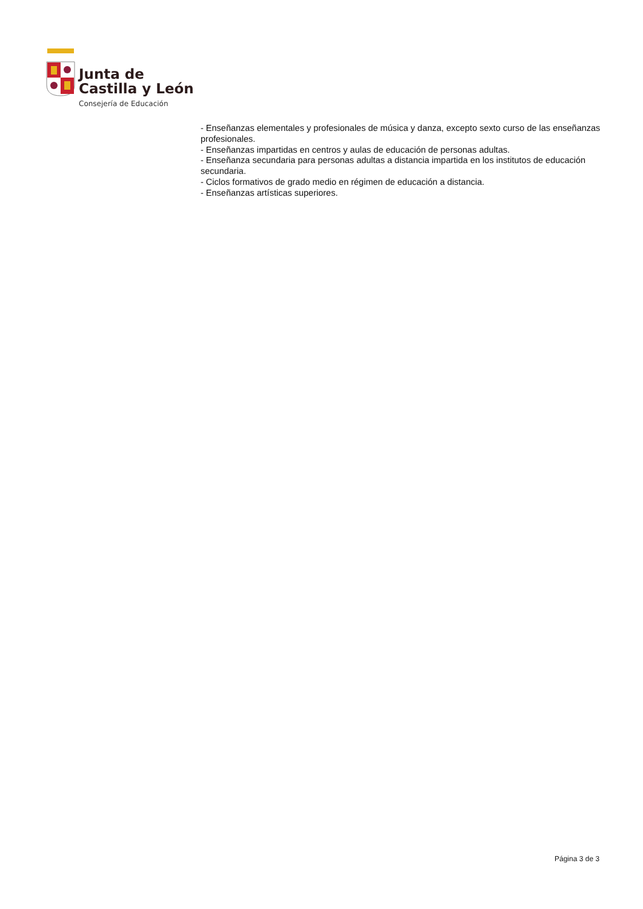Junta de
Castilla y León
Consejería de Educación
- Enseñanzas elementales y profesionales de música y danza, excepto sexto curso de las enseñanzas profesionales.
- Enseñanzas impartidas en centros y aulas de educación de personas adultas.
- Enseñanza secundaria para personas adultas a distancia impartida en los institutos de educación secundaria.
- Ciclos formativos de grado medio en régimen de educación a distancia.
- Enseñanzas artísticas superiores.
Página 3 de 3